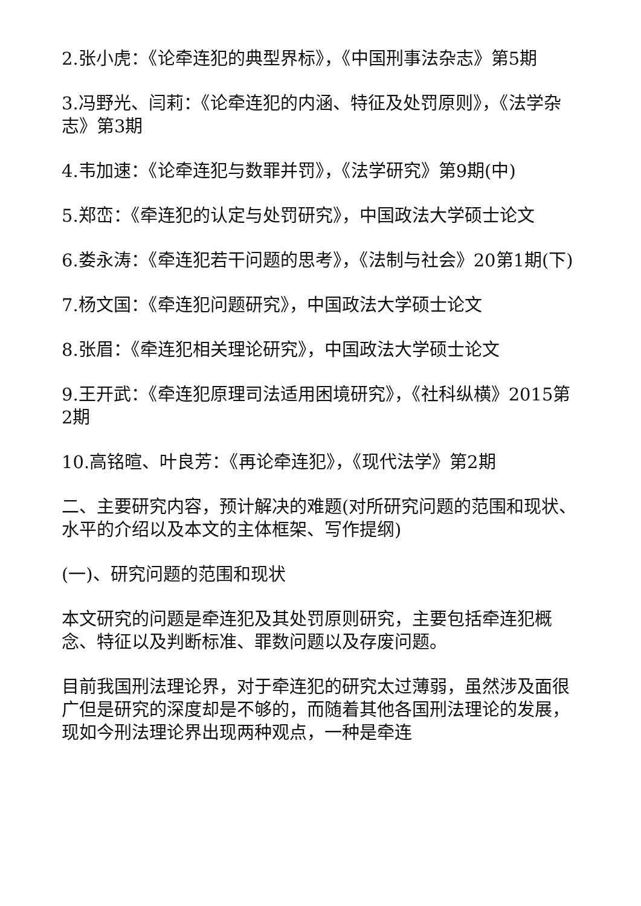2.张小虎：《论牵连犯的典型界标》，《中国刑事法杂志》第5期
3.冯野光、闫莉：《论牵连犯的内涵、特征及处罚原则》，《法学杂志》第3期
4.韦加速：《论牵连犯与数罪并罚》，《法学研究》第9期(中)
5.郑峦：《牵连犯的认定与处罚研究》，中国政法大学硕士论文
6.娄永涛：《牵连犯若干问题的思考》，《法制与社会》20第1期(下)
7.杨文国：《牵连犯问题研究》，中国政法大学硕士论文
8.张眉：《牵连犯相关理论研究》，中国政法大学硕士论文
9.王开武：《牵连犯原理司法适用困境研究》，《社科纵横》2015第2期
10.高铭暄、叶良芳：《再论牵连犯》，《现代法学》第2期
二、主要研究内容，预计解决的难题(对所研究问题的范围和现状、水平的介绍以及本文的主体框架、写作提纲)
(一)、研究问题的范围和现状
本文研究的问题是牵连犯及其处罚原则研究，主要包括牵连犯概念、特征以及判断标准、罪数问题以及存废问题。
目前我国刑法理论界，对于牵连犯的研究太过薄弱，虽然涉及面很广但是研究的深度却是不够的，而随着其他各国刑法理论的发展，现如今刑法理论界出现两种观点，一种是牵连